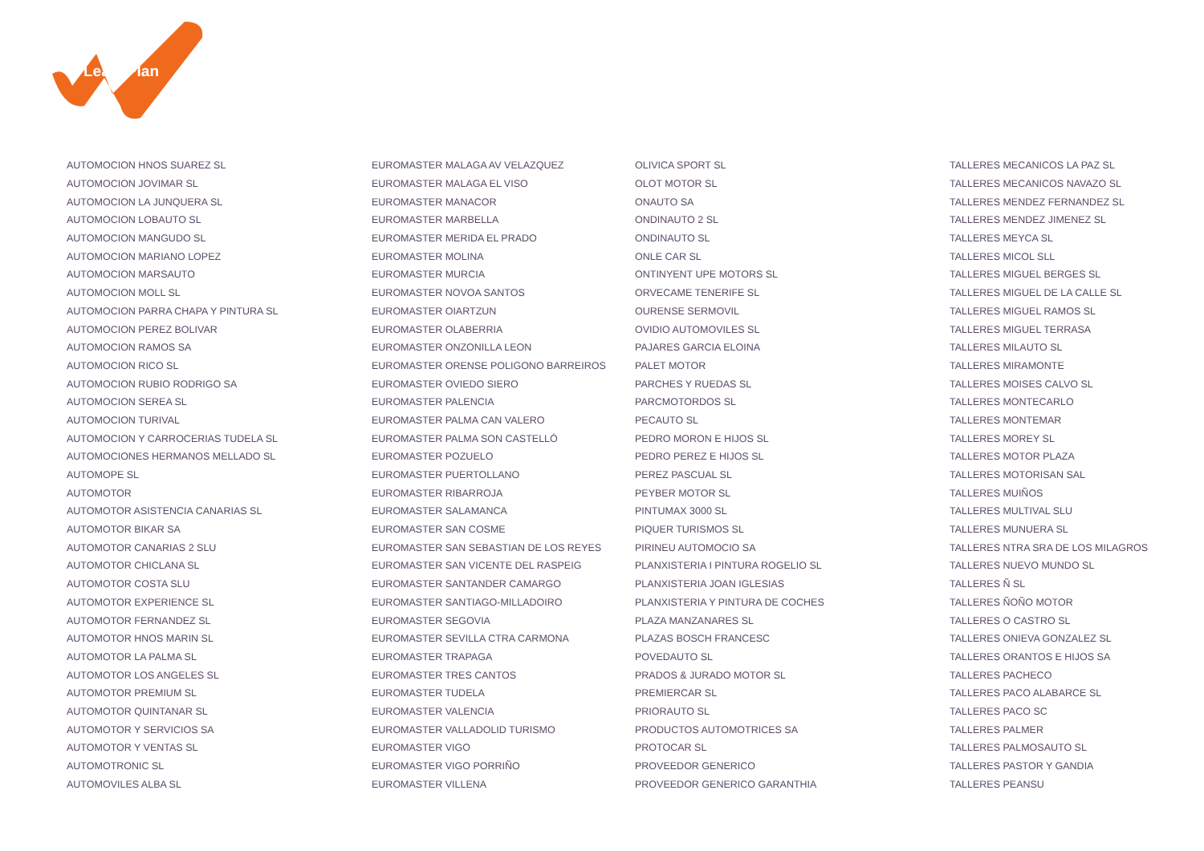LeasePlan
| AUTOMOCION HNOS SUAREZ SL | EUROMASTER MALAGA AV VELAZQUEZ | OLIVICA SPORT SL | TALLERES MECANICOS LA PAZ SL |
| AUTOMOCION JOVIMAR SL | EUROMASTER MALAGA EL VISO | OLOT MOTOR SL | TALLERES MECANICOS NAVAZO SL |
| AUTOMOCION LA JUNQUERA SL | EUROMASTER MANACOR | ONAUTO SA | TALLERES MENDEZ FERNANDEZ SL |
| AUTOMOCION LOBAUTO SL | EUROMASTER MARBELLA | ONDINAUTO 2 SL | TALLERES MENDEZ JIMENEZ SL |
| AUTOMOCION MANGUDO SL | EUROMASTER MERIDA EL PRADO | ONDINAUTO SL | TALLERES MEYCA SL |
| AUTOMOCION MARIANO LOPEZ | EUROMASTER MOLINA | ONLE CAR SL | TALLERES MICOL SLL |
| AUTOMOCION MARSAUTO | EUROMASTER MURCIA | ONTINYENT UPE MOTORS SL | TALLERES MIGUEL BERGES SL |
| AUTOMOCION MOLL SL | EUROMASTER NOVOA SANTOS | ORVECAME TENERIFE SL | TALLERES MIGUEL DE LA CALLE SL |
| AUTOMOCION PARRA CHAPA Y PINTURA SL | EUROMASTER OIARTZUN | OURENSE SERMOVIL | TALLERES MIGUEL RAMOS SL |
| AUTOMOCION PEREZ BOLIVAR | EUROMASTER OLABERRIA | OVIDIO AUTOMOVILES SL | TALLERES MIGUEL TERRASA |
| AUTOMOCION RAMOS SA | EUROMASTER ONZONILLA LEON | PAJARES GARCIA ELOINA | TALLERES MILAUTO SL |
| AUTOMOCION RICO SL | EUROMASTER ORENSE POLIGONO BARREIROS | PALET MOTOR | TALLERES MIRAMONTE |
| AUTOMOCION RUBIO RODRIGO SA | EUROMASTER OVIEDO SIERO | PARCHES Y RUEDAS SL | TALLERES MOISES CALVO SL |
| AUTOMOCION SEREA SL | EUROMASTER PALENCIA | PARCMOTORDOS SL | TALLERES MONTECARLO |
| AUTOMOCION TURIVAL | EUROMASTER PALMA CAN VALERO | PECAUTO SL | TALLERES MONTEMAR |
| AUTOMOCION Y CARROCERIAS TUDELA SL | EUROMASTER PALMA SON CASTELLÓ | PEDRO MORON E HIJOS SL | TALLERES MOREY SL |
| AUTOMOCIONES HERMANOS MELLADO SL | EUROMASTER POZUELO | PEDRO PEREZ E HIJOS SL | TALLERES MOTOR PLAZA |
| AUTOMOPE SL | EUROMASTER PUERTOLLANO | PEREZ PASCUAL SL | TALLERES MOTORISAN SAL |
| AUTOMOTOR | EUROMASTER RIBARROJA | PEYBER MOTOR SL | TALLERES MUIÑOS |
| AUTOMOTOR ASISTENCIA CANARIAS SL | EUROMASTER SALAMANCA | PINTUMAX 3000 SL | TALLERES MULTIVAL SLU |
| AUTOMOTOR BIKAR SA | EUROMASTER SAN COSME | PIQUER TURISMOS SL | TALLERES MUNUERA SL |
| AUTOMOTOR CANARIAS 2 SLU | EUROMASTER SAN SEBASTIAN DE LOS REYES | PIRINEU AUTOMOCIO SA | TALLERES NTRA SRA DE LOS MILAGROS |
| AUTOMOTOR CHICLANA SL | EUROMASTER SAN VICENTE DEL RASPEIG | PLANXISTERIA I PINTURA ROGELIO SL | TALLERES NUEVO MUNDO SL |
| AUTOMOTOR COSTA SLU | EUROMASTER SANTANDER CAMARGO | PLANXISTERIA JOAN IGLESIAS | TALLERES Ñ SL |
| AUTOMOTOR EXPERIENCE SL | EUROMASTER SANTIAGO-MILLADOIRO | PLANXISTERIA Y PINTURA DE COCHES | TALLERES ÑOÑO MOTOR |
| AUTOMOTOR FERNANDEZ SL | EUROMASTER SEGOVIA | PLAZA MANZANARES SL | TALLERES O CASTRO SL |
| AUTOMOTOR HNOS MARIN SL | EUROMASTER SEVILLA CTRA CARMONA | PLAZAS BOSCH FRANCESC | TALLERES ONIEVA GONZALEZ SL |
| AUTOMOTOR LA PALMA SL | EUROMASTER TRAPAGA | POVEDAUTO SL | TALLERES ORANTOS E HIJOS SA |
| AUTOMOTOR LOS ANGELES SL | EUROMASTER TRES CANTOS | PRADOS & JURADO MOTOR SL | TALLERES PACHECO |
| AUTOMOTOR PREMIUM SL | EUROMASTER TUDELA | PREMIERCAR SL | TALLERES PACO ALABARCE SL |
| AUTOMOTOR QUINTANAR SL | EUROMASTER VALENCIA | PRIORAUTO SL | TALLERES PACO SC |
| AUTOMOTOR Y SERVICIOS SA | EUROMASTER VALLADOLID TURISMO | PRODUCTOS AUTOMOTRICES SA | TALLERES PALMER |
| AUTOMOTOR Y VENTAS SL | EUROMASTER VIGO | PROTOCAR SL | TALLERES PALMOSAUTO SL |
| AUTOMOTRONIC SL | EUROMASTER VIGO PORRIÑO | PROVEEDOR GENERICO | TALLERES PASTOR Y GANDIA |
| AUTOMOVILES ALBA SL | EUROMASTER VILLENA | PROVEEDOR GENERICO GARANTHIA | TALLERES PEANSU |